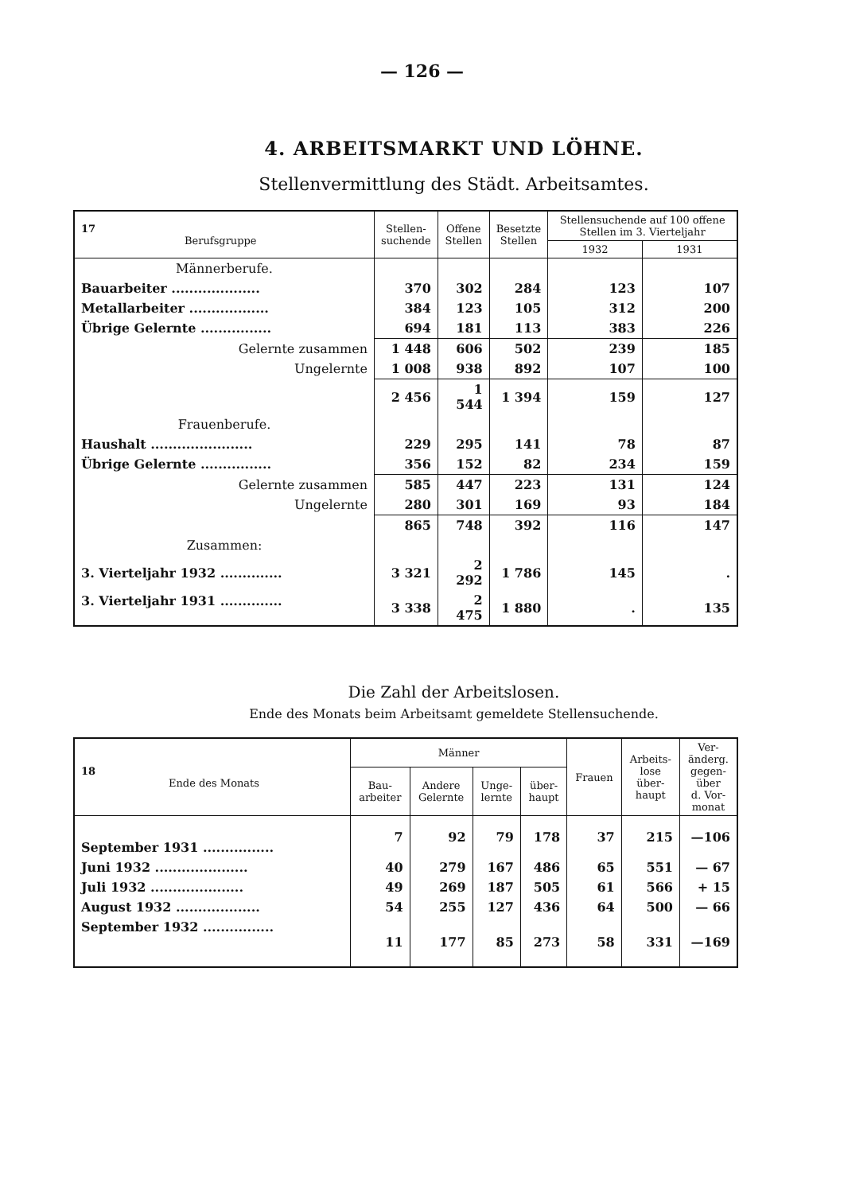— 126 —
4. ARBEITSMARKT UND LÖHNE.
Stellenvermittlung des Städt. Arbeitsamtes.
| 17 Berufsgruppe | Stellen- suchende | Offene Stellen | Besetzte Stellen | Stellensuchende auf 100 offene Stellen im 3. Vierteljahr | |
| --- | --- | --- | --- | --- | --- |
| | | | | 1932 | 1931 |
| Männerberufe. | | | | | |
| Bauarbeiter .................... | 370 | 302 | 284 | 123 | 107 |
| Metallarbeiter .................. | 384 | 123 | 105 | 312 | 200 |
| Übrige Gelernte ................ | 694 | 181 | 113 | 383 | 226 |
| Gelernte zusammen | 1 448 | 606 | 502 | 239 | 185 |
| Ungelernte | 1 008 | 938 | 892 | 107 | 100 |
| | 2 456 | 1 544 | 1 394 | 159 | 127 |
| Frauenberufe. | | | | | |
| Haushalt ....................... | 229 | 295 | 141 | 78 | 87 |
| Übrige Gelernte ................ | 356 | 152 | 82 | 234 | 159 |
| Gelernte zusammen | 585 | 447 | 223 | 131 | 124 |
| Ungelernte | 280 | 301 | 169 | 93 | 184 |
| | 865 | 748 | 392 | 116 | 147 |
| Zusammen: | | | | | |
| 3. Vierteljahr 1932 .............. | 3 321 | 2 292 | 1 786 | 145 | . |
| 3. Vierteljahr 1931 .............. | 3 338 | 2 475 | 1 880 | . | 135 |
Die Zahl der Arbeitslosen.
Ende des Monats beim Arbeitsamt gemeldete Stellensuchende.
| 18 Ende des Monats | Männer | | | | Frauen | Arbeits- lose über- haupt | Ver- änderg. gegen- über d. Vor- monat |
| --- | --- | --- | --- | --- | --- | --- | --- |
| | Bau- arbeiter | Andere Gelernte | Unge- lernte | über- haupt | | | |
| September 1931 ................ | 7 | 92 | 79 | 178 | 37 | 215 | —106 |
| Juni 1932 ..................... | 40 | 279 | 167 | 486 | 65 | 551 | — 67 |
| Juli 1932 ..................... | 49 | 269 | 187 | 505 | 61 | 566 | + 15 |
| August 1932 ................... | 54 | 255 | 127 | 436 | 64 | 500 | — 66 |
| September 1932 ................ | 11 | 177 | 85 | 273 | 58 | 331 | —169 |